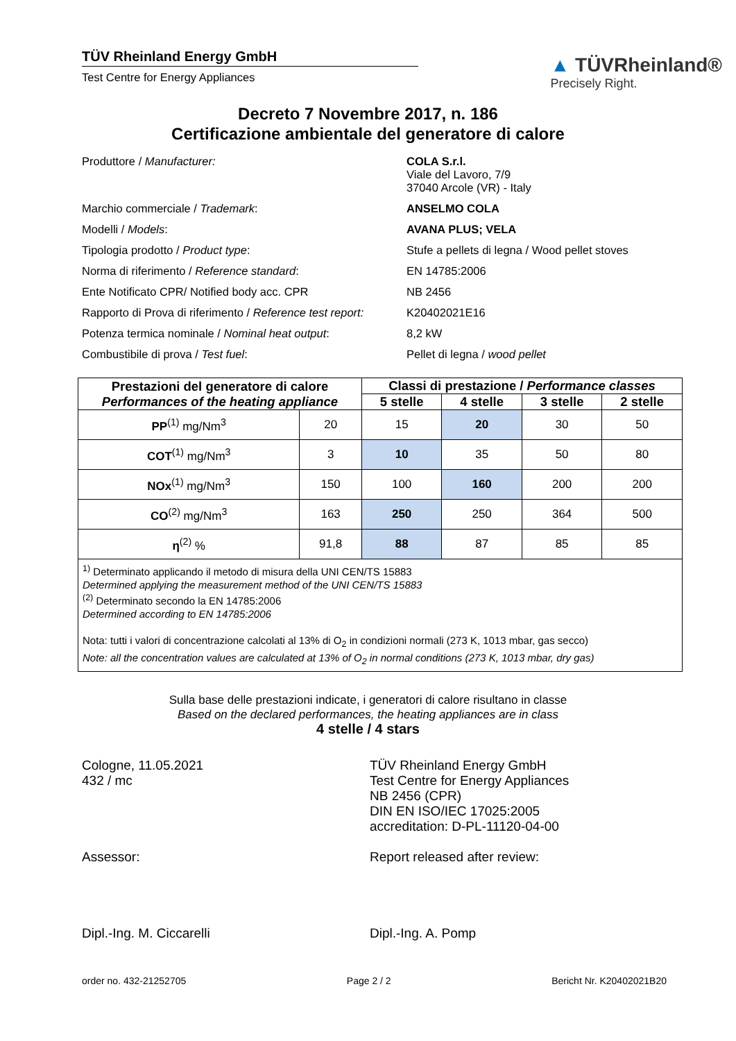TÜV Rheinland Energy GmbH
Test Centre for Energy Appliances
▲ TÜVRheinland®
Precisely Right.
Decreto 7 Novembre 2017, n. 186
Certificazione ambientale del generatore di calore
Produttore / Manufacturer: COLA S.r.l.
Viale del Lavoro, 7/9
37040 Arcole (VR) - Italy
Marchio commerciale / Trademark: ANSELMO COLA
Modelli / Models: AVANA PLUS; VELA
Tipologia prodotto / Product type: Stufe a pellets di legna / Wood pellet stoves
Norma di riferimento / Reference standard: EN 14785:2006
Ente Notificato CPR/ Notified body acc. CPR NB 2456
Rapporto di Prova di riferimento / Reference test report:
K20402021E16
Potenza termica nominale / Nominal heat output: 8,2 kW
Combustibile di prova / Test fuel: Pellet di legna / wood pellet
| Prestazioni del generatore di calore Performances of the heating appliance | | Classi di prestazione / Performance classes | | | |
| --- | --- | --- | --- | --- | --- |
| | | 5 stelle | 4 stelle | 3 stelle | 2 stelle |
| PP<sup>(1)</sup> mg/Nm<sup>3</sup> | 20 | 15 | 20 | 30 | 50 |
| COT<sup>(1)</sup> mg/Nm<sup>3</sup> | 3 | 10 | 35 | 50 | 80 |
| NOx<sup>(1)</sup> mg/Nm<sup>3</sup> | 150 | 100 | 160 | 200 | 200 |
| CO<sup>(2)</sup> mg/Nm<sup>3</sup> | 163 | 250 | 250 | 364 | 500 |
| η<sup>(2)</sup> % | 91,8 | 88 | 87 | 85 | 85 |
| <sup>1)</sup> Determinato applicando il metodo di misura della UNI CEN/TS 15883 Determined applying the measurement method of the UNI CEN/TS 15883 <sup>(2)</sup> Determinato secondo la EN 14785:2006 Determined according to EN 14785:2006 Nota: tutti i valori di concentrazione calcolati al 13% di O<sub>2</sub> in condizioni normali (273 K, 1013 mbar, gas secco) Note: all the concentration values are calculated at 13% of O<sub>2</sub> in normal conditions (273 K, 1013 mbar, dry gas) | | | | | |
Sulla base delle prestazioni indicate, i generatori di calore risultano in classe
Based on the declared performances, the heating appliances are in class
4 stelle / 4 stars
Cologne, 11.05.2021
432 / mc
Assessor:
Dipl.-Ing. M. Ciccarelli
TÜV Rheinland Energy GmbH
Test Centre for Energy Appliances
NB 2456 (CPR)
DIN EN ISO/IEC 17025:2005
accreditation: D-PL-11120-04-00
Report released after review:
Dipl.-Ing. A. Pomp
order no. 432-21252705 Page 2 / 2 Bericht Nr. K20402021B20